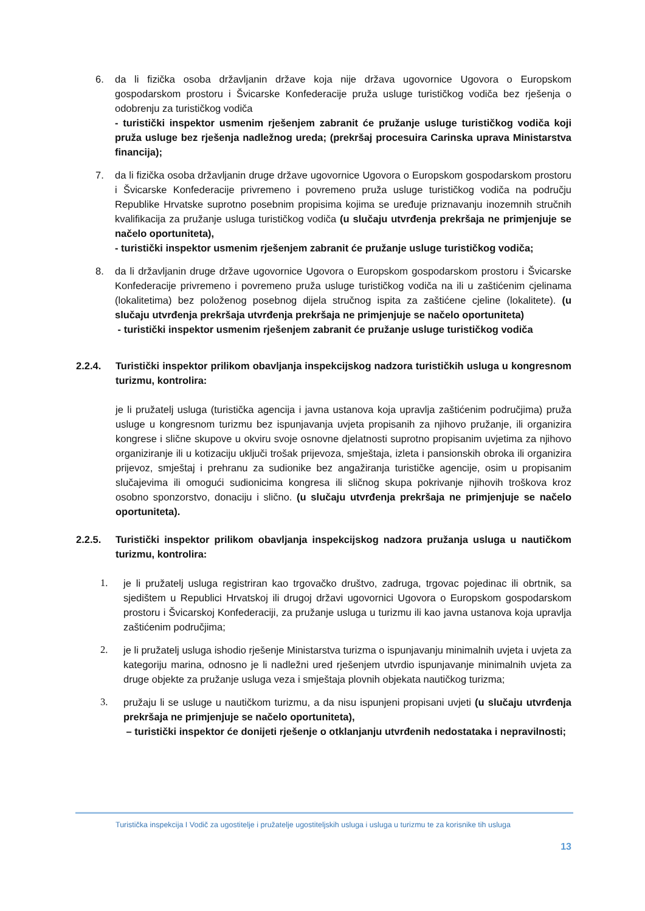6. da li fizička osoba državljanin države koja nije država ugovornice Ugovora o Europskom gospodarskom prostoru i Švicarske Konfederacije pruža usluge turističkog vodiča bez rješenja o odobrenju za turističkog vodiča
- turistički inspektor usmenim rješenjem zabranit će pružanje usluge turističkog vodiča koji pruža usluge bez rješenja nadležnog ureda; (prekršaj procesuira Carinska uprava Ministarstva financija);
7. da li fizička osoba državljanin druge države ugovornice Ugovora o Europskom gospodarskom prostoru i Švicarske Konfederacije privremeno i povremeno pruža usluge turističkog vodiča na području Republike Hrvatske suprotno posebnim propisima kojima se uređuje priznavanju inozemnih stručnih kvalifikacija za pružanje usluga turističkog vodiča (u slučaju utvrđenja prekršaja ne primjenjuje se načelo oportuniteta),
- turistički inspektor usmenim rješenjem zabranit će pružanje usluge turističkog vodiča;
8. da li državljanin druge države ugovornice Ugovora o Europskom gospodarskom prostoru i Švicarske Konfederacije privremeno i povremeno pruža usluge turističkog vodiča na ili u zaštićenim cjelinama (lokalitetima) bez položenog posebnog dijela stručnog ispita za zaštićene cjeline (lokalitete). (u slučaju utvrđenja prekršaja utvrđenja prekršaja ne primjenjuje se načelo oportuniteta)
- turistički inspektor usmenim rješenjem zabranit će pružanje usluge turističkog vodiča
2.2.4. Turistički inspektor prilikom obavljanja inspekcijskog nadzora turističkih usluga u kongresnom turizmu, kontrolira:
je li pružatelj usluga (turistička agencija i javna ustanova koja upravlja zaštićenim područjima) pruža usluge u kongresnom turizmu bez ispunjavanja uvjeta propisanih za njihovo pružanje, ili organizira kongrese i slične skupove u okviru svoje osnovne djelatnosti suprotno propisanim uvjetima za njihovo organiziranje ili u kotizaciju uključi trošak prijevoza, smještaja, izleta i pansionskih obroka ili organizira prijevoz, smještaj i prehranu za sudionike bez angažiranja turističke agencije, osim u propisanim slučajevima ili omogući sudionicima kongresa ili sličnog skupa pokrivanje njihovih troškova kroz osobno sponzorstvo, donaciju i slično. (u slučaju utvrđenja prekršaja ne primjenjuje se načelo oportuniteta).
2.2.5. Turistički inspektor prilikom obavljanja inspekcijskog nadzora pružanja usluga u nautičkom turizmu, kontrolira:
1. je li pružatelj usluga registriran kao trgovačko društvo, zadruga, trgovac pojedinac ili obrtnik, sa sjedištem u Republici Hrvatskoj ili drugoj državi ugovornici Ugovora o Europskom gospodarskom prostoru i Švicarskoj Konfederaciji, za pružanje usluga u turizmu ili kao javna ustanova koja upravlja zaštićenim područjima;
2. je li pružatelj usluga ishodio rješenje Ministarstva turizma o ispunjavanju minimalnih uvjeta i uvjeta za kategoriju marina, odnosno je li nadležni ured rješenjem utvrdio ispunjavanje minimalnih uvjeta za druge objekte za pružanje usluga veza i smještaja plovnih objekata nautičkog turizma;
3. pružaju li se usluge u nautičkom turizmu, a da nisu ispunjeni propisani uvjeti (u slučaju utvrđenja prekršaja ne primjenjuje se načelo oportuniteta),
– turistički inspektor će donijeti rješenje o otklanjanju utvrđenih nedostataka i nepravilnosti;
Turistička inspekcija I Vodič za ugostitelje i pružatelje ugostiteljskih usluga i usluga u turizmu te za korisnike tih usluga
13